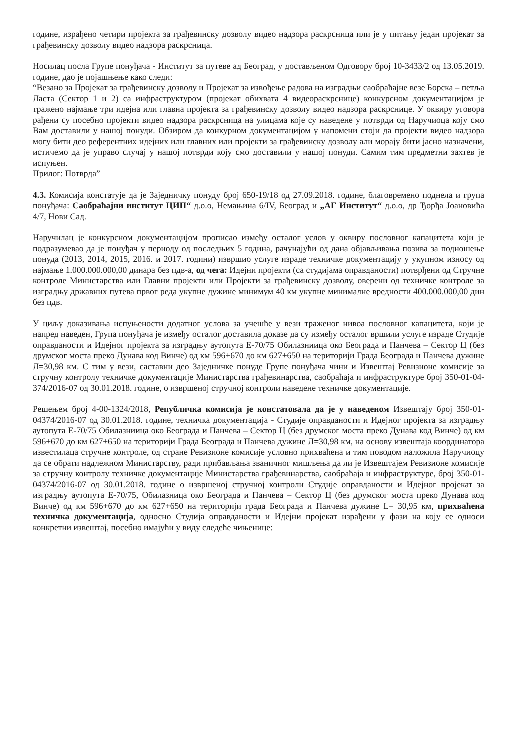године, израђено четири пројекта за грађевинску дозволу видео надзора раскрсница или је у питању један пројекат за грађевинску дозволу видео надзора раскрсница.
Носилац посла Групе понуђача - Институт за путеве ад Београд, у достављеном Одговору број 10-3433/2 од 13.05.2019. године, дао је појашњење како следи:
“Везано за Пројекат за грађевинску дозволу и Пројекат за извођење радова на изградњи саобраћајне везе Борска – петља Ласта (Сектор 1 и 2) са инфраструктуром (пројекат обихвата 4 видеораскрснице) конкурсном документацијом је тражено најмање три идејна или главна пројекта за грађевинску дозволу видео надзора раскрснице. У оквиру уговора рађени су посебно пројекти видео надзора раскрсница на улицама које су наведене у потврди од Наручиоца коју смо Вам доставили у нашој понуди. Обзиром да конкурном документацијом у напомени стоји да пројекти видео надзора могу бити део референтних идејних или главних или пројекти за грађевинску дозволу али морају бити јасно назначени, истичемо да је управо случај у нашој потврди коју смо доставили у нашој понуди. Самим тим предметни захтев је испуњен.
Прилог: Потврда”
4.3. Комисија констатује да је Заједничку понуду број 650-19/18 од 27.09.2018. године, благовремено поднела и група понуђача: Саобраћајни институт ЦИП“ д.о.о, Немањина 6/IV, Београд и „АГ Институт“ д.о.о, др Ђорђа Јоановића 4/7, Нови Сад.
Наручилац је конкурсном документацијом прописао између осталог услов у оквиру пословног капацитета који је подразумевао да је понуђач у периоду од последњих 5 година, рачунајући од дана објављивања позива за подношење понуда (2013, 2014, 2015, 2016. и 2017. години) извршио услуге израде техничке документацију у укупном износу од најмање 1.000.000.000,00 динара без пдв-а, од чега: Идејни пројекти (са студијама оправданости) потврђени од Стручне контроле Министарства или Главни пројекти или Пројекти за грађевинску дозволу, оверени од техничке контроле за изградњу државних путева првог реда укупне дужине минимум 40 км укупне минималне вредности 400.000.000,00 дин без пдв.
У циљу доказивања испуњености додатног услова за учешће у вези траженог нивоа пословног капацитета, који је напред наведен, Група понуђача је између осталог доставила доказе да су између осталог вршили услуге израде Студије оправданости и Идејног пројекта за изградњу аутопута Е-70/75 Обилазниица око Београда и Панчева – Сектор Ц (без друмског моста преко Дунава код Винче) од км 596+670 до км 627+650 на територији Града Београда и Панчева дужине Л=30,98 км. С тим у вези, саставни део Заједничке понуде Групе понуђача чини и Извештај Ревизионе комисије за стручну контролу техничке документације Министарства грађевинарства, саобраћаја и инфраструктуре број 350-01-04-374/2016-07 од 30.01.2018. године, о извршеној стручној контроли наведене техничке документације.
Решењем број 4-00-1324/2018, Републичка комисија је констатовала да је у наведеном Извештају број 350-01-04374/2016-07 од 30.01.2018. године, техничка документација - Студије оправданости и Идејног пројекта за изградњу аутопута Е-70/75 Обилазниица око Београда и Панчева – Сектор Ц (без друмског моста преко Дунава код Винче) од км 596+670 до км 627+650 на територији Града Београда и Панчева дужине Л=30,98 км, на основу извештаја координатора известилаца стручне контроле, од стране Ревизионе комисије условно прихваћена и тим поводом наложила Наручиоцу да се обрати надлежном Министарству, ради прибављања званичног мишљења да ли је Извештајем Ревизионе комисије за стручну контролу техничке документације Министарства грађевинарства, саобраћаја и инфраструктуре, број 350-01-04374/2016-07 од 30.01.2018. године о извршеној стручној контроли Студије оправданости и Идејног пројекат за изградњу аутопута Е-70/75, Обилазница око Београда и Панчева – Сектор Ц (без друмског моста преко Дунава код Винче) од км 596+670 до км 627+650 на територији града Београда и Панчева дужине L= 30,95 км, прихваћена техничка документација, односно Студија оправданости и Идејни пројекат израђени у фази на коју се односи конкретни извештај, посебно имајући у виду следеће чињенице: